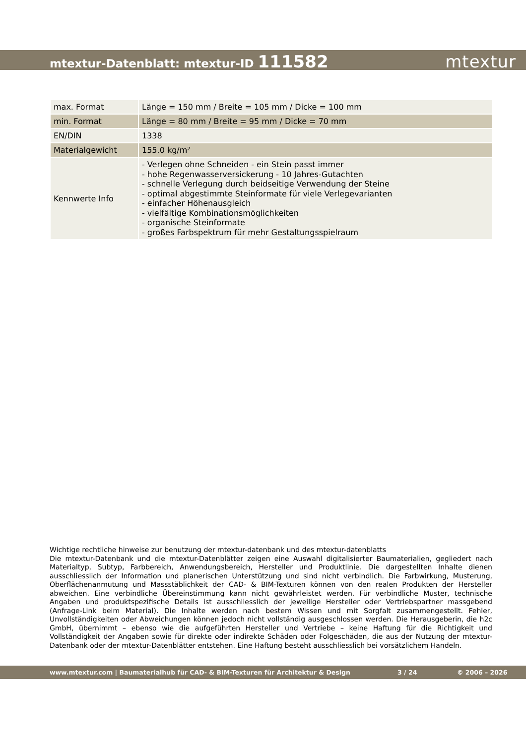mtextur-Datenblatt: mtextur-ID 111582
mtextur
| max. Format | Länge = 150 mm / Breite = 105 mm / Dicke = 100 mm |
| min. Format | Länge = 80 mm / Breite = 95 mm / Dicke = 70 mm |
| EN/DIN | 1338 |
| Materialgewicht | 155.0 kg/m² |
| Kennwerte Info | - Verlegen ohne Schneiden - ein Stein passt immer - hohe Regenwasserversickerung - 10 Jahres-Gutachten - schnelle Verlegung durch beidseitige Verwendung der Steine - optimal abgestimmte Steinformate für viele Verlegevarianten - einfacher Höhenausgleich - vielfältige Kombinationsmöglichkeiten - organische Steinformate - großes Farbspektrum für mehr Gestaltungsspielraum |
Wichtige rechtliche hinweise zur benutzung der mtextur-datenbank und des mtextur-datenblatts
Die mtextur-Datenbank und die mtextur-Datenblätter zeigen eine Auswahl digitalisierter Baumaterialien, gegliedert nach Materialtyp, Subtyp, Farbbereich, Anwendungsbereich, Hersteller und Produktlinie. Die dargestellten Inhalte dienen ausschliesslich der Information und planerischen Unterstützung und sind nicht verbindlich. Die Farbwirkung, Musterung, Oberflächenanmutung und Massstäblichkeit der CAD- & BIM-Texturen können von den realen Produkten der Hersteller abweichen. Eine verbindliche Übereinstimmung kann nicht gewährleistet werden. Für verbindliche Muster, technische Angaben und produktspezifische Details ist ausschliesslich der jeweilige Hersteller oder Vertriebspartner massgebend (Anfrage-Link beim Material). Die Inhalte werden nach bestem Wissen und mit Sorgfalt zusammengestellt. Fehler, Unvollständigkeiten oder Abweichungen können jedoch nicht vollständig ausgeschlossen werden. Die Herausgeberin, die h2c GmbH, übernimmt – ebenso wie die aufgeführten Hersteller und Vertriebe – keine Haftung für die Richtigkeit und Vollständigkeit der Angaben sowie für direkte oder indirekte Schäden oder Folgeschäden, die aus der Nutzung der mtextur-Datenbank oder der mtextur-Datenblätter entstehen. Eine Haftung besteht ausschliesslich bei vorsätzlichem Handeln.
www.mtextur.com | Baumaterialhub für CAD- & BIM-Texturen für Architektur & Design 3 / 24 © 2006 – 2026